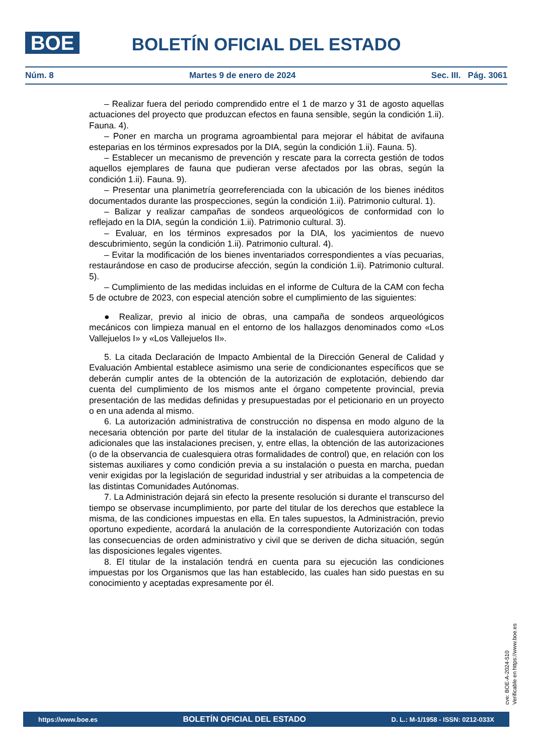BOE
BOLETÍN OFICIAL DEL ESTADO
Núm. 8 Martes 9 de enero de 2024 Sec. III. Pág. 3061
– Realizar fuera del periodo comprendido entre el 1 de marzo y 31 de agosto aquellas actuaciones del proyecto que produzcan efectos en fauna sensible, según la condición 1.ii). Fauna. 4).
– Poner en marcha un programa agroambiental para mejorar el hábitat de avifauna esteparias en los términos expresados por la DIA, según la condición 1.ii). Fauna. 5).
– Establecer un mecanismo de prevención y rescate para la correcta gestión de todos aquellos ejemplares de fauna que pudieran verse afectados por las obras, según la condición 1.ii). Fauna. 9).
– Presentar una planimetría georreferenciada con la ubicación de los bienes inéditos documentados durante las prospecciones, según la condición 1.ii). Patrimonio cultural. 1).
– Balizar y realizar campañas de sondeos arqueológicos de conformidad con lo reflejado en la DIA, según la condición 1.ii). Patrimonio cultural. 3).
– Evaluar, en los términos expresados por la DIA, los yacimientos de nuevo descubrimiento, según la condición 1.ii). Patrimonio cultural. 4).
– Evitar la modificación de los bienes inventariados correspondientes a vías pecuarias, restaurándose en caso de producirse afección, según la condición 1.ii). Patrimonio cultural. 5).
– Cumplimiento de las medidas incluidas en el informe de Cultura de la CAM con fecha 5 de octubre de 2023, con especial atención sobre el cumplimiento de las siguientes:
● Realizar, previo al inicio de obras, una campaña de sondeos arqueológicos mecánicos con limpieza manual en el entorno de los hallazgos denominados como «Los Vallejuelos I» y «Los Vallejuelos II».
5. La citada Declaración de Impacto Ambiental de la Dirección General de Calidad y Evaluación Ambiental establece asimismo una serie de condicionantes específicos que se deberán cumplir antes de la obtención de la autorización de explotación, debiendo dar cuenta del cumplimiento de los mismos ante el órgano competente provincial, previa presentación de las medidas definidas y presupuestadas por el peticionario en un proyecto o en una adenda al mismo.
6. La autorización administrativa de construcción no dispensa en modo alguno de la necesaria obtención por parte del titular de la instalación de cualesquiera autorizaciones adicionales que las instalaciones precisen, y, entre ellas, la obtención de las autorizaciones (o de la observancia de cualesquiera otras formalidades de control) que, en relación con los sistemas auxiliares y como condición previa a su instalación o puesta en marcha, puedan venir exigidas por la legislación de seguridad industrial y ser atribuidas a la competencia de las distintas Comunidades Autónomas.
7. La Administración dejará sin efecto la presente resolución si durante el transcurso del tiempo se observase incumplimiento, por parte del titular de los derechos que establece la misma, de las condiciones impuestas en ella. En tales supuestos, la Administración, previo oportuno expediente, acordará la anulación de la correspondiente Autorización con todas las consecuencias de orden administrativo y civil que se deriven de dicha situación, según las disposiciones legales vigentes.
8. El titular de la instalación tendrá en cuenta para su ejecución las condiciones impuestas por los Organismos que las han establecido, las cuales han sido puestas en su conocimiento y aceptadas expresamente por él.
cve: BOE-A-2024-510
Verificable en https://www.boe.es
https://www.boe.es BOLETÍN OFICIAL DEL ESTADO D. L.: M-1/1958 - ISSN: 0212-033X